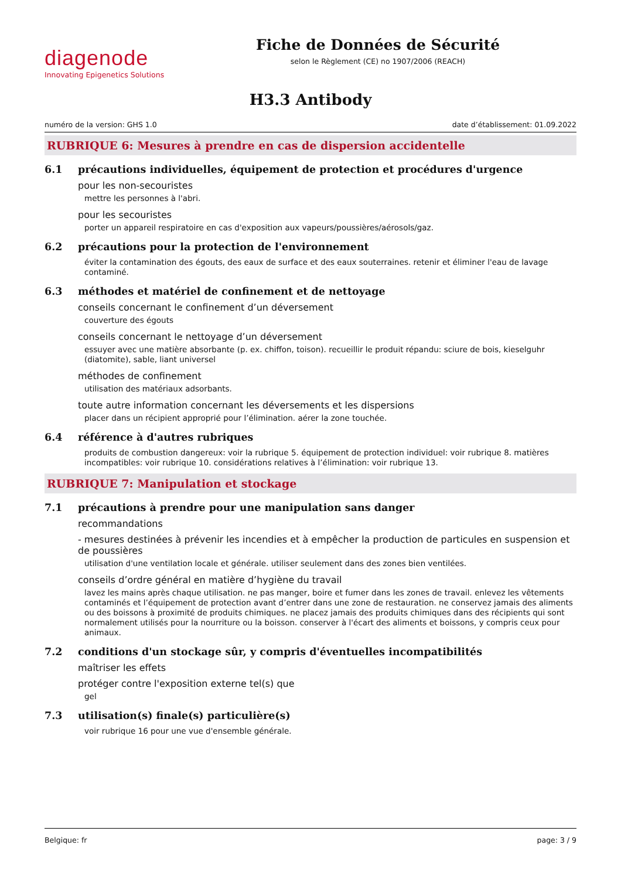diagenode
Innovating Epigenetics Solutions
Fiche de Données de Sécurité
selon le Règlement (CE) no 1907/2006 (REACH)
H3.3 Antibody
numéro de la version: GHS 1.0 date d’établissement: 01.09.2022
RUBRIQUE 6: Mesures à prendre en cas de dispersion accidentelle
6.1 précautions individuelles, équipement de protection et procédures d'urgence
pour les non-secouristes
mettre les personnes à l'abri.
pour les secouristes
porter un appareil respiratoire en cas d'exposition aux vapeurs/poussières/aérosols/gaz.
6.2 précautions pour la protection de l'environnement
éviter la contamination des égouts, des eaux de surface et des eaux souterraines. retenir et éliminer l'eau de lavage contaminé.
6.3 méthodes et matériel de confinement et de nettoyage
conseils concernant le confinement d’un déversement
couverture des égouts
conseils concernant le nettoyage d’un déversement
essuyer avec une matière absorbante (p. ex. chiffon, toison). recueillir le produit répandu: sciure de bois, kieselguhr (diatomite), sable, liant universel
méthodes de confinement
utilisation des matériaux adsorbants.
toute autre information concernant les déversements et les dispersions
placer dans un récipient approprié pour l’élimination. aérer la zone touchée.
6.4 référence à d'autres rubriques
produits de combustion dangereux: voir la rubrique 5. équipement de protection individuel: voir rubrique 8. matières incompatibles: voir rubrique 10. considérations relatives à l’élimination: voir rubrique 13.
RUBRIQUE 7: Manipulation et stockage
7.1 précautions à prendre pour une manipulation sans danger
recommandations
- mesures destinées à prévenir les incendies et à empêcher la production de particules en suspension et de poussières
utilisation d'une ventilation locale et générale. utiliser seulement dans des zones bien ventilées.
conseils d’ordre général en matière d’hygiène du travail
lavez les mains après chaque utilisation. ne pas manger, boire et fumer dans les zones de travail. enlevez les vêtements contaminés et l’équipement de protection avant d’entrer dans une zone de restauration. ne conservez jamais des aliments ou des boissons à proximité de produits chimiques. ne placez jamais des produits chimiques dans des récipients qui sont normalement utilisés pour la nourriture ou la boisson. conserver à l'écart des aliments et boissons, y compris ceux pour animaux.
7.2 conditions d'un stockage sûr, y compris d'éventuelles incompatibilités
maîtriser les effets
protéger contre l'exposition externe tel(s) que
gel
7.3 utilisation(s) finale(s) particulière(s)
voir rubrique 16 pour une vue d'ensemble générale.
Belgique: fr page: 3 / 9